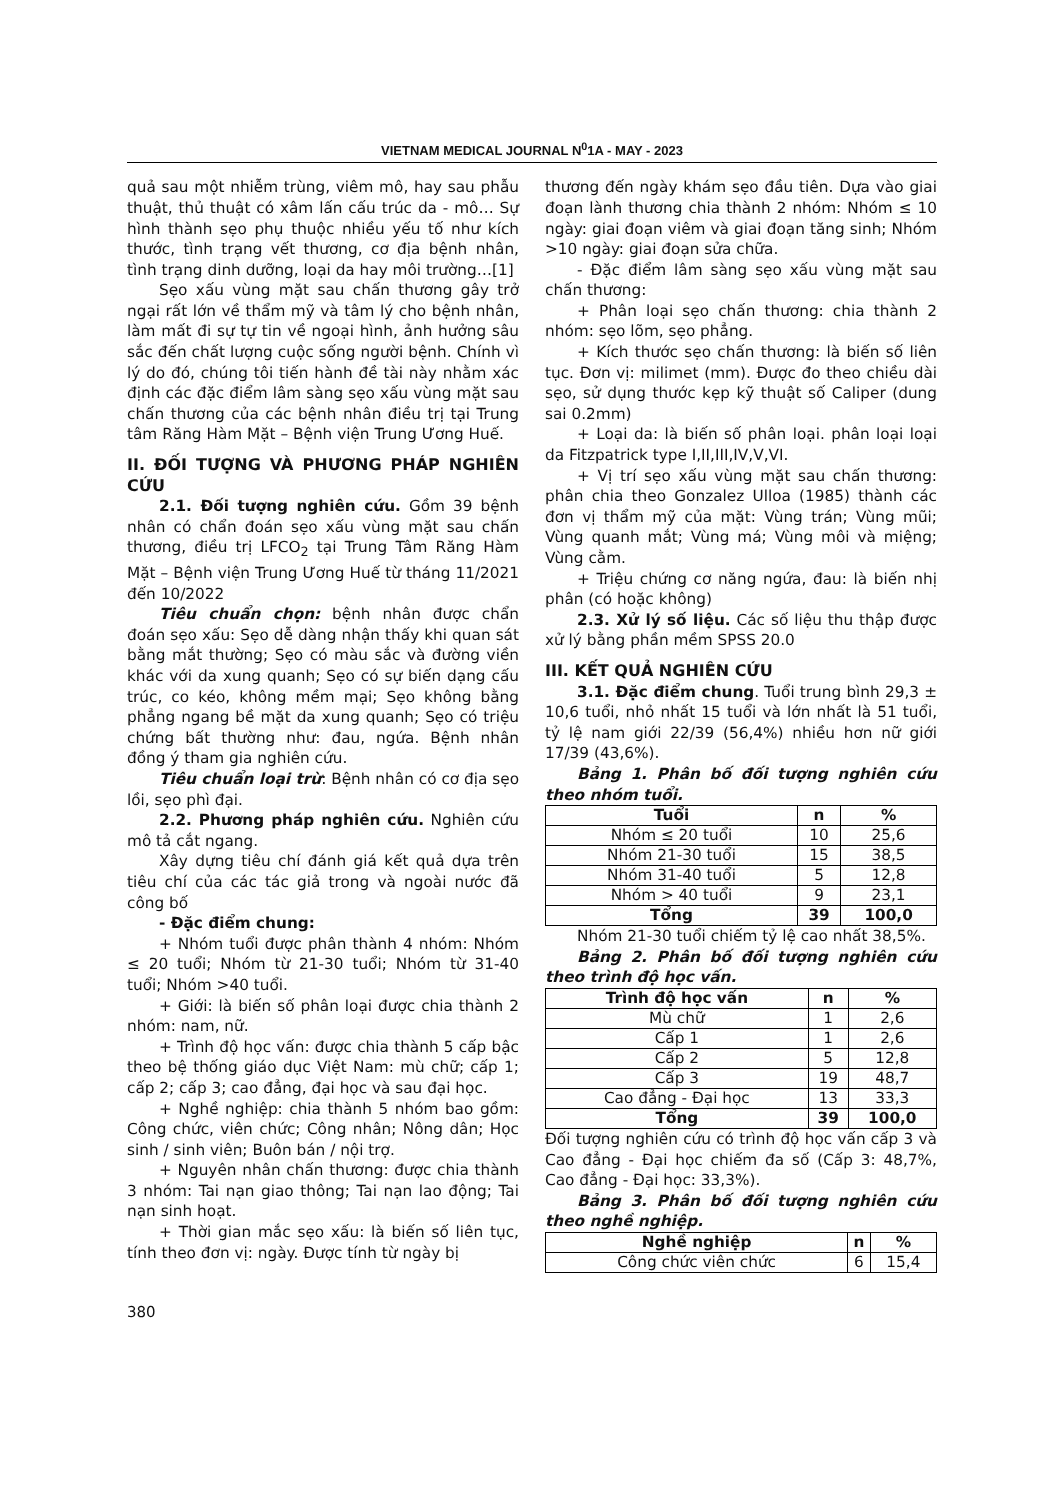VIETNAM MEDICAL JOURNAL N<sup>0</sup>1A - MAY - 2023
quả sau một nhiễm trùng, viêm mô, hay sau phẫu thuật, thủ thuật có xâm lấn cấu trúc da - mô… Sự hình thành sẹo phụ thuộc nhiều yếu tố như kích thước, tình trạng vết thương, cơ địa bệnh nhân, tình trạng dinh dưỡng, loại da hay môi trường…[1]
Sẹo xấu vùng mặt sau chấn thương gây trở ngại rất lớn về thẩm mỹ và tâm lý cho bệnh nhân, làm mất đi sự tự tin về ngoại hình, ảnh hưởng sâu sắc đến chất lượng cuộc sống người bệnh. Chính vì lý do đó, chúng tôi tiến hành đề tài này nhằm xác định các đặc điểm lâm sàng sẹo xấu vùng mặt sau chấn thương của các bệnh nhân điều trị tại Trung tâm Răng Hàm Mặt – Bệnh viện Trung Ương Huế.
II. ĐỐI TƯỢNG VÀ PHƯƠNG PHÁP NGHIÊN CỨU
2.1. Đối tượng nghiên cứu. Gồm 39 bệnh nhân có chẩn đoán sẹo xấu vùng mặt sau chấn thương, điều trị LFCO<sub>2</sub> tại Trung Tâm Răng Hàm Mặt – Bệnh viện Trung Ương Huế từ tháng 11/2021 đến 10/2022
Tiêu chuẩn chọn: bệnh nhân được chẩn đoán sẹo xấu: Sẹo dễ dàng nhận thấy khi quan sát bằng mắt thường; Sẹo có màu sắc và đường viền khác với da xung quanh; Sẹo có sự biến dạng cấu trúc, co kéo, không mềm mại; Sẹo không bằng phẳng ngang bề mặt da xung quanh; Sẹo có triệu chứng bất thường như: đau, ngứa. Bệnh nhân đồng ý tham gia nghiên cứu.
Tiêu chuẩn loại trừ: Bệnh nhân có cơ địa sẹo lồi, sẹo phì đại.
2.2. Phương pháp nghiên cứu. Nghiên cứu mô tả cắt ngang.
Xây dựng tiêu chí đánh giá kết quả dựa trên tiêu chí của các tác giả trong và ngoài nước đã công bố
- Đặc điểm chung:
+ Nhóm tuổi được phân thành 4 nhóm: Nhóm ≤ 20 tuổi; Nhóm từ 21-30 tuổi; Nhóm từ 31-40 tuổi; Nhóm >40 tuổi.
+ Giới: là biến số phân loại được chia thành 2 nhóm: nam, nữ.
+ Trình độ học vấn: được chia thành 5 cấp bậc theo bệ thống giáo dục Việt Nam: mù chữ; cấp 1; cấp 2; cấp 3; cao đẳng, đại học và sau đại học.
+ Nghề nghiệp: chia thành 5 nhóm bao gồm: Công chức, viên chức; Công nhân; Nông dân; Học sinh / sinh viên; Buôn bán / nội trợ.
+ Nguyên nhân chấn thương: được chia thành 3 nhóm: Tai nạn giao thông; Tai nạn lao động; Tai nạn sinh hoạt.
+ Thời gian mắc sẹo xấu: là biến số liên tục, tính theo đơn vị: ngày. Được tính từ ngày bị
thương đến ngày khám sẹo đầu tiên. Dựa vào giai đoạn lành thương chia thành 2 nhóm: Nhóm ≤ 10 ngày: giai đoạn viêm và giai đoạn tăng sinh; Nhóm >10 ngày: giai đoạn sửa chữa.
- Đặc điểm lâm sàng sẹo xấu vùng mặt sau chấn thương:
+ Phân loại sẹo chấn thương: chia thành 2 nhóm: sẹo lõm, sẹo phẳng.
+ Kích thước sẹo chấn thương: là biến số liên tục. Đơn vị: milimet (mm). Được đo theo chiều dài sẹo, sử dụng thước kẹp kỹ thuật số Caliper (dung sai 0.2mm)
+ Loại da: là biến số phân loại. phân loại loại da Fitzpatrick type I,II,III,IV,V,VI.
+ Vị trí sẹo xấu vùng mặt sau chấn thương: phân chia theo Gonzalez Ulloa (1985) thành các đơn vị thẩm mỹ của mặt: Vùng trán; Vùng mũi; Vùng quanh mắt; Vùng má; Vùng môi và miệng; Vùng cằm.
+ Triệu chứng cơ năng ngứa, đau: là biến nhị phân (có hoặc không)
2.3. Xử lý số liệu. Các số liệu thu thập được xử lý bằng phần mềm SPSS 20.0
III. KẾT QUẢ NGHIÊN CỨU
3.1. Đặc điểm chung. Tuổi trung bình 29,3 ± 10,6 tuổi, nhỏ nhất 15 tuổi và lớn nhất là 51 tuổi, tỷ lệ nam giới 22/39 (56,4%) nhiều hơn nữ giới 17/39 (43,6%).
Bảng 1. Phân bố đối tượng nghiên cứu theo nhóm tuổi.
| Tuổi | n | % |
| --- | --- | --- |
| Nhóm ≤ 20 tuổi | 10 | 25,6 |
| Nhóm 21-30 tuổi | 15 | 38,5 |
| Nhóm 31-40 tuổi | 5 | 12,8 |
| Nhóm > 40 tuổi | 9 | 23,1 |
| Tổng | 39 | 100,0 |
Nhóm 21-30 tuổi chiếm tỷ lệ cao nhất 38,5%.
Bảng 2. Phân bố đối tượng nghiên cứu theo trình độ học vấn.
| Trình độ học vấn | n | % |
| --- | --- | --- |
| Mù chữ | 1 | 2,6 |
| Cấp 1 | 1 | 2,6 |
| Cấp 2 | 5 | 12,8 |
| Cấp 3 | 19 | 48,7 |
| Cao đẳng - Đại học | 13 | 33,3 |
| Tổng | 39 | 100,0 |
Đối tượng nghiên cứu có trình độ học vấn cấp 3 và Cao đẳng - Đại học chiếm đa số (Cấp 3: 48,7%, Cao đẳng - Đại học: 33,3%).
Bảng 3. Phân bố đối tượng nghiên cứu theo nghề nghiệp.
| Nghề nghiệp | n | % |
| --- | --- | --- |
| Công chức viên chức | 6 | 15,4 |
380